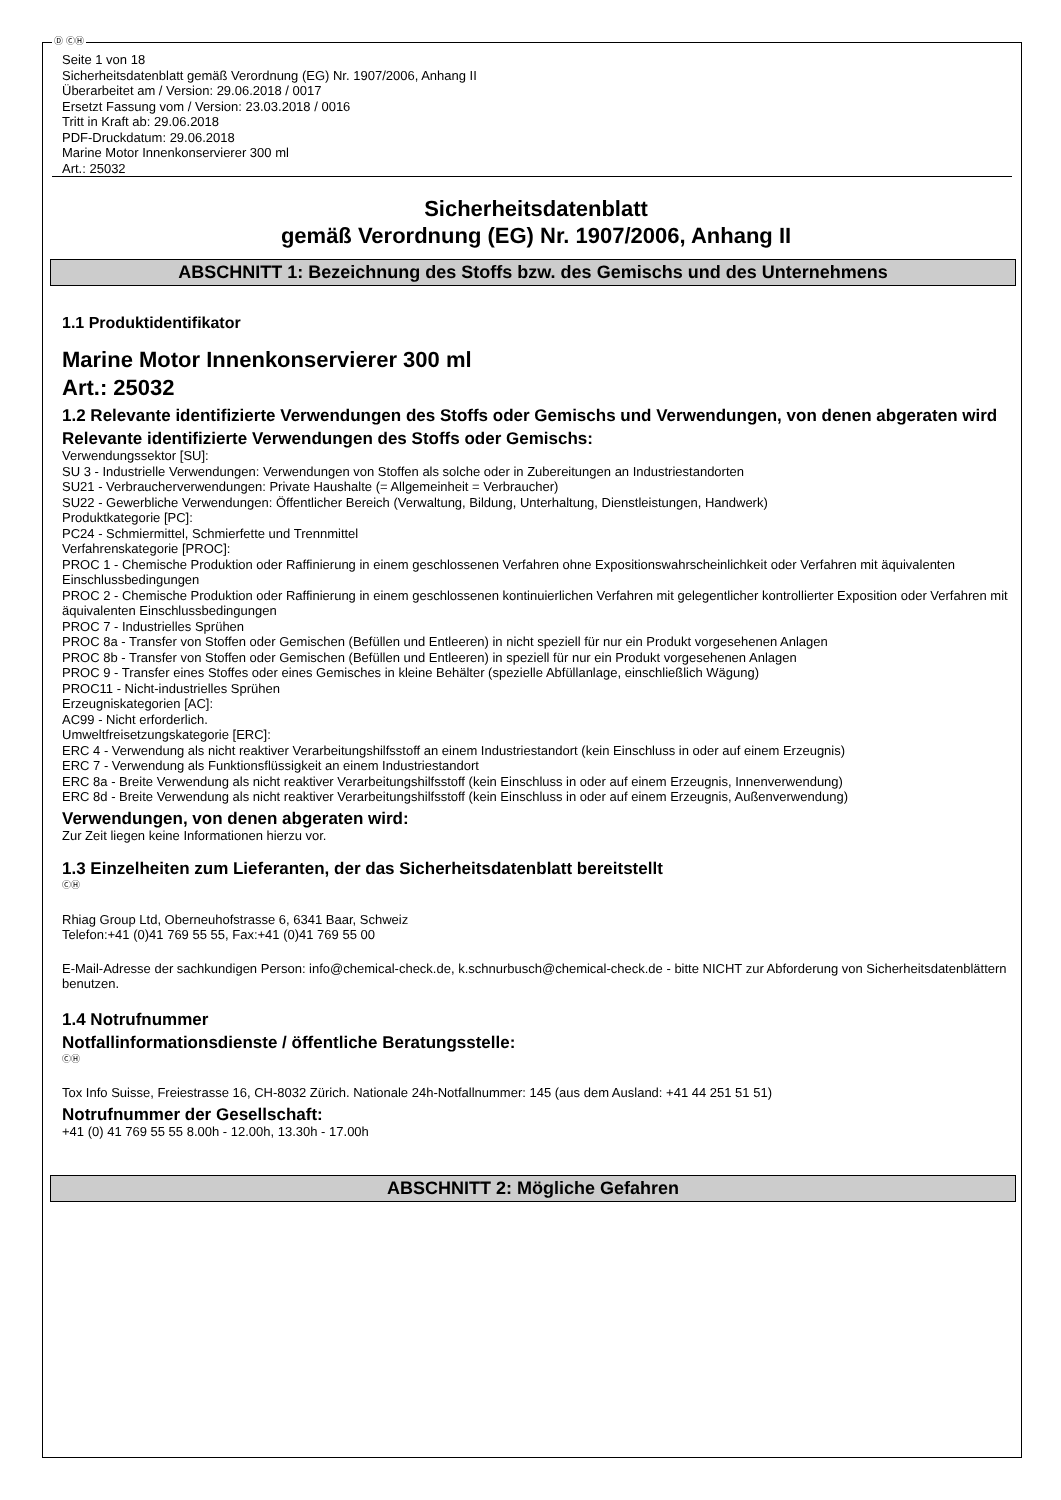Ⓓ ⒸⒽ
Seite 1 von 18
Sicherheitsdatenblatt gemäß Verordnung (EG) Nr. 1907/2006, Anhang II
Überarbeitet am / Version: 29.06.2018 / 0017
Ersetzt Fassung vom / Version: 23.03.2018 / 0016
Tritt in Kraft ab: 29.06.2018
PDF-Druckdatum: 29.06.2018
Marine Motor Innenkonservierer 300 ml
Art.: 25032
Sicherheitsdatenblatt
gemäß Verordnung (EG) Nr. 1907/2006, Anhang II
ABSCHNITT 1: Bezeichnung des Stoffs bzw. des Gemischs und des Unternehmens
1.1 Produktidentifikator
Marine Motor Innenkonservierer 300 ml
Art.: 25032
1.2 Relevante identifizierte Verwendungen des Stoffs oder Gemischs und Verwendungen, von denen abgeraten wird
Relevante identifizierte Verwendungen des Stoffs oder Gemischs:
Verwendungssektor [SU]:
SU 3 - Industrielle Verwendungen: Verwendungen von Stoffen als solche oder in Zubereitungen an Industriestandorten
SU21 - Verbraucherverwendungen: Private Haushalte (= Allgemeinheit = Verbraucher)
SU22 - Gewerbliche Verwendungen: Öffentlicher Bereich (Verwaltung, Bildung, Unterhaltung, Dienstleistungen, Handwerk)
Produktkategorie [PC]:
PC24 - Schmiermittel, Schmierfette und Trennmittel
Verfahrenskategorie [PROC]:
PROC 1 - Chemische Produktion oder Raffinierung in einem geschlossenen Verfahren ohne Expositionswahrscheinlichkeit oder Verfahren mit äquivalenten Einschlussbedingungen
PROC 2 - Chemische Produktion oder Raffinierung in einem geschlossenen kontinuierlichen Verfahren mit gelegentlicher kontrollierter Exposition oder Verfahren mit äquivalenten Einschlussbedingungen
PROC 7 - Industrielles Sprühen
PROC 8a - Transfer von Stoffen oder Gemischen (Befüllen und Entleeren) in nicht speziell für nur ein Produkt vorgesehenen Anlagen
PROC 8b - Transfer von Stoffen oder Gemischen (Befüllen und Entleeren) in speziell für nur ein Produkt vorgesehenen Anlagen
PROC 9 - Transfer eines Stoffes oder eines Gemisches in kleine Behälter (spezielle Abfüllanlage, einschließlich Wägung)
PROC11 - Nicht-industrielles Sprühen
Erzeugniskategorien [AC]:
AC99 - Nicht erforderlich.
Umweltfreisetzungskategorie [ERC]:
ERC 4 - Verwendung als nicht reaktiver Verarbeitungshilfsstoff an einem Industriestandort (kein Einschluss in oder auf einem Erzeugnis)
ERC 7 - Verwendung als Funktionsflüssigkeit an einem Industriestandort
ERC 8a - Breite Verwendung als nicht reaktiver Verarbeitungshilfsstoff (kein Einschluss in oder auf einem Erzeugnis, Innenverwendung)
ERC 8d - Breite Verwendung als nicht reaktiver Verarbeitungshilfsstoff (kein Einschluss in oder auf einem Erzeugnis, Außenverwendung)
Verwendungen, von denen abgeraten wird:
Zur Zeit liegen keine Informationen hierzu vor.
1.3 Einzelheiten zum Lieferanten, der das Sicherheitsdatenblatt bereitstellt
ⒸⒽ
Rhiag Group Ltd, Oberneuhofstrasse 6, 6341 Baar, Schweiz
Telefon:+41 (0)41 769 55 55, Fax:+41 (0)41 769 55 00
E-Mail-Adresse der sachkundigen Person: info@chemical-check.de, k.schnurbusch@chemical-check.de - bitte NICHT zur Abforderung von Sicherheitsdatenblättern benutzen.
1.4 Notrufnummer
Notfallinformationsdienste / öffentliche Beratungsstelle:
ⒸⒽ
Tox Info Suisse, Freiestrasse 16, CH-8032 Zürich. Nationale 24h-Notfallnummer: 145 (aus dem Ausland: +41 44 251 51 51)
Notrufnummer der Gesellschaft:
+41 (0) 41 769 55 55 8.00h - 12.00h, 13.30h - 17.00h
ABSCHNITT 2: Mögliche Gefahren